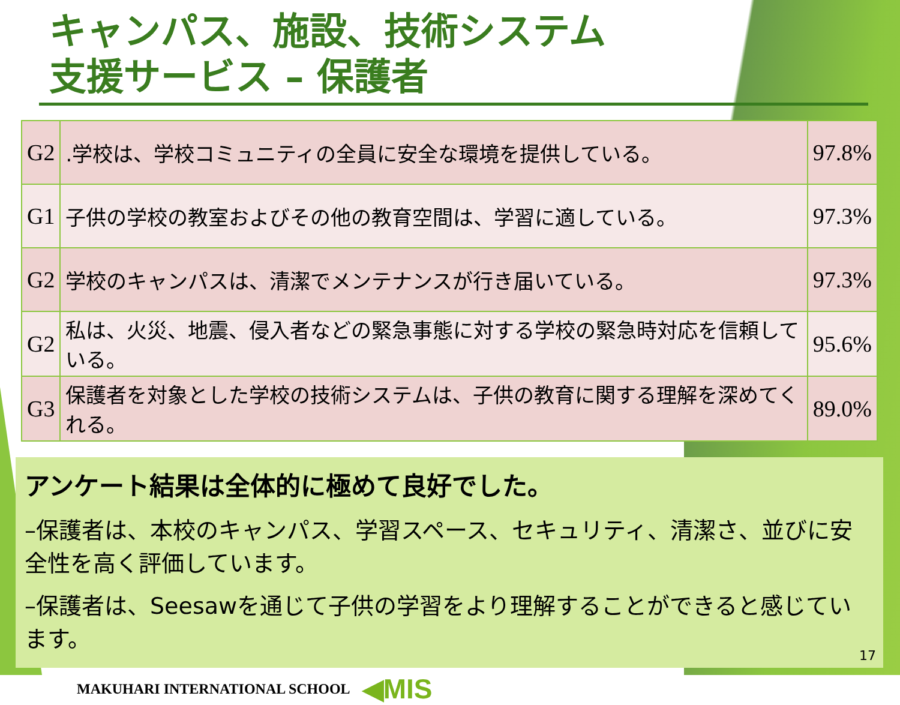キャンパス、施設、技術システム
支援サービス – 保護者
| G2 | .学校は、学校コミュニティの全員に安全な環境を提供している。 | 97.8% |
| G1 | 子供の学校の教室およびその他の教育空間は、学習に適している。 | 97.3% |
| G2 | 学校のキャンパスは、清潔でメンテナンスが行き届いている。 | 97.3% |
| G2 | 私は、火災、地震、侵入者などの緊急事態に対する学校の緊急時対応を信頼している。 | 95.6% |
| G3 | 保護者を対象とした学校の技術システムは、子供の教育に関する理解を深めてくれる。 | 89.0% |
アンケート結果は全体的に極めて良好でした。
–保護者は、本校のキャンパス、学習スペース、セキュリティ、清潔さ、並びに安全性を高く評価しています。
–保護者は、Seesawを通じて子供の学習をより理解することができると感じています。
MAKUHARI INTERNATIONAL SCHOOL ◀MIS
17